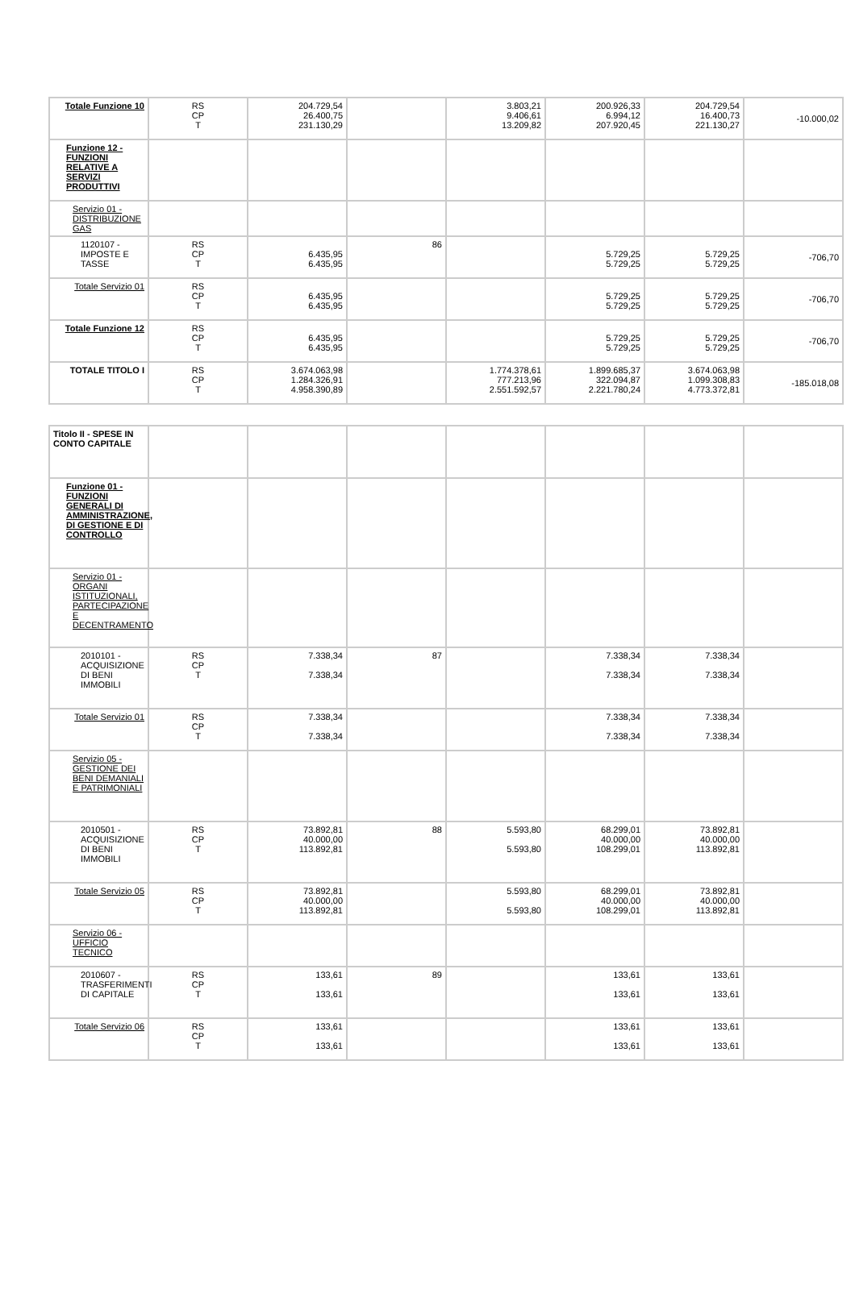| Totale Funzione 10 | RS CP T | 204.729,54 26.400,75 231.130,29 | | 3.803,21 9.406,61 13.209,82 | 200.926,33 6.994,12 207.920,45 | 204.729,54 16.400,73 221.130,27 | -10.000,02 |
| Funzione 12 - FUNZIONI RELATIVE A SERVIZI PRODUTTIVI | | | | | | | |
| Servizio 01 - DISTRIBUZIONE GAS | | | | | | | |
| 1120107 - IMPOSTE E TASSE | RS CP T | 6.435,95 6.435,95 | 86 | | 5.729,25 5.729,25 | 5.729,25 5.729,25 | -706,70 |
| Totale Servizio 01 | RS CP T | 6.435,95 6.435,95 | | | 5.729,25 5.729,25 | 5.729,25 5.729,25 | -706,70 |
| Totale Funzione 12 | RS CP T | 6.435,95 6.435,95 | | | 5.729,25 5.729,25 | 5.729,25 5.729,25 | -706,70 |
| TOTALE TITOLO I | RS CP T | 3.674.063,98 1.284.326,91 4.958.390,89 | | 1.774.378,61 777.213,96 2.551.592,57 | 1.899.685,37 322.094,87 2.221.780,24 | 3.674.063,98 1.099.308,83 4.773.372,81 | -185.018,08 |
| Titolo II - SPESE IN CONTO CAPITALE | | | | | | | |
| Funzione 01 - FUNZIONI GENERALI DI AMMINISTRAZIONE, DI GESTIONE E DI CONTROLLO | | | | | | | |
| Servizio 01 - ORGANI ISTITUZIONALI, PARTECIPAZIONE E DECENTRAMENTO | | | | | | | |
| 2010101 - ACQUISIZIONE DI BENI IMMOBILI | RS CP T | 7.338,34 7.338,34 | 87 | | 7.338,34 7.338,34 | 7.338,34 7.338,34 | |
| Totale Servizio 01 | RS CP T | 7.338,34 7.338,34 | | | 7.338,34 7.338,34 | 7.338,34 7.338,34 | |
| Servizio 05 - GESTIONE DEI BENI DEMANIALI E PATRIMONIALI | | | | | | | |
| 2010501 - ACQUISIZIONE DI BENI IMMOBILI | RS CP T | 73.892,81 40.000,00 113.892,81 | 88 | 5.593,80 5.593,80 | 68.299,01 40.000,00 108.299,01 | 73.892,81 40.000,00 113.892,81 | |
| Totale Servizio 05 | RS CP T | 73.892,81 40.000,00 113.892,81 | | 5.593,80 5.593,80 | 68.299,01 40.000,00 108.299,01 | 73.892,81 40.000,00 113.892,81 | |
| Servizio 06 - UFFICIO TECNICO | | | | | | | |
| 2010607 - TRASFERIMENTI DI CAPITALE | RS CP T | 133,61 133,61 | 89 | | 133,61 133,61 | 133,61 133,61 | |
| Totale Servizio 06 | RS CP T | 133,61 133,61 | | | 133,61 133,61 | 133,61 133,61 | |